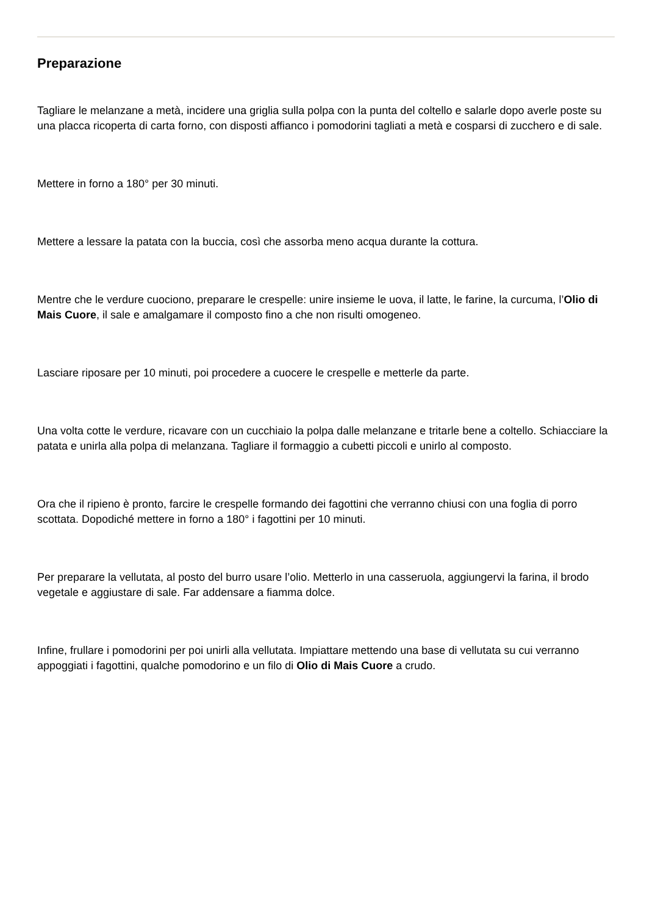Preparazione
Tagliare le melanzane a metà, incidere una griglia sulla polpa con la punta del coltello e salarle dopo averle poste su una placca ricoperta di carta forno, con disposti affianco i pomodorini tagliati a metà e cosparsi di zucchero e di sale.
Mettere in forno a 180° per 30 minuti.
Mettere a lessare la patata con la buccia, così che assorba meno acqua durante la cottura.
Mentre che le verdure cuociono, preparare le crespelle: unire insieme le uova, il latte, le farine, la curcuma, l’Olio di Mais Cuore, il sale e amalgamare il composto fino a che non risulti omogeneo.
Lasciare riposare per 10 minuti, poi procedere a cuocere le crespelle e metterle da parte.
Una volta cotte le verdure, ricavare con un cucchiaio la polpa dalle melanzane e tritarle bene a coltello. Schiacciare la patata e unirla alla polpa di melanzana. Tagliare il formaggio a cubetti piccoli e unirlo al composto.
Ora che il ripieno è pronto, farcire le crespelle formando dei fagottini che verranno chiusi con una foglia di porro scottata. Dopodiché mettere in forno a 180° i fagottini per 10 minuti.
Per preparare la vellutata, al posto del burro usare l’olio. Metterlo in una casseruola, aggiungervi la farina, il brodo vegetale e aggiustare di sale. Far addensare a fiamma dolce.
Infine, frullare i pomodorini per poi unirli alla vellutata. Impiattare mettendo una base di vellutata su cui verranno appoggiati i fagottini, qualche pomodorino e un filo di Olio di Mais Cuore a crudo.